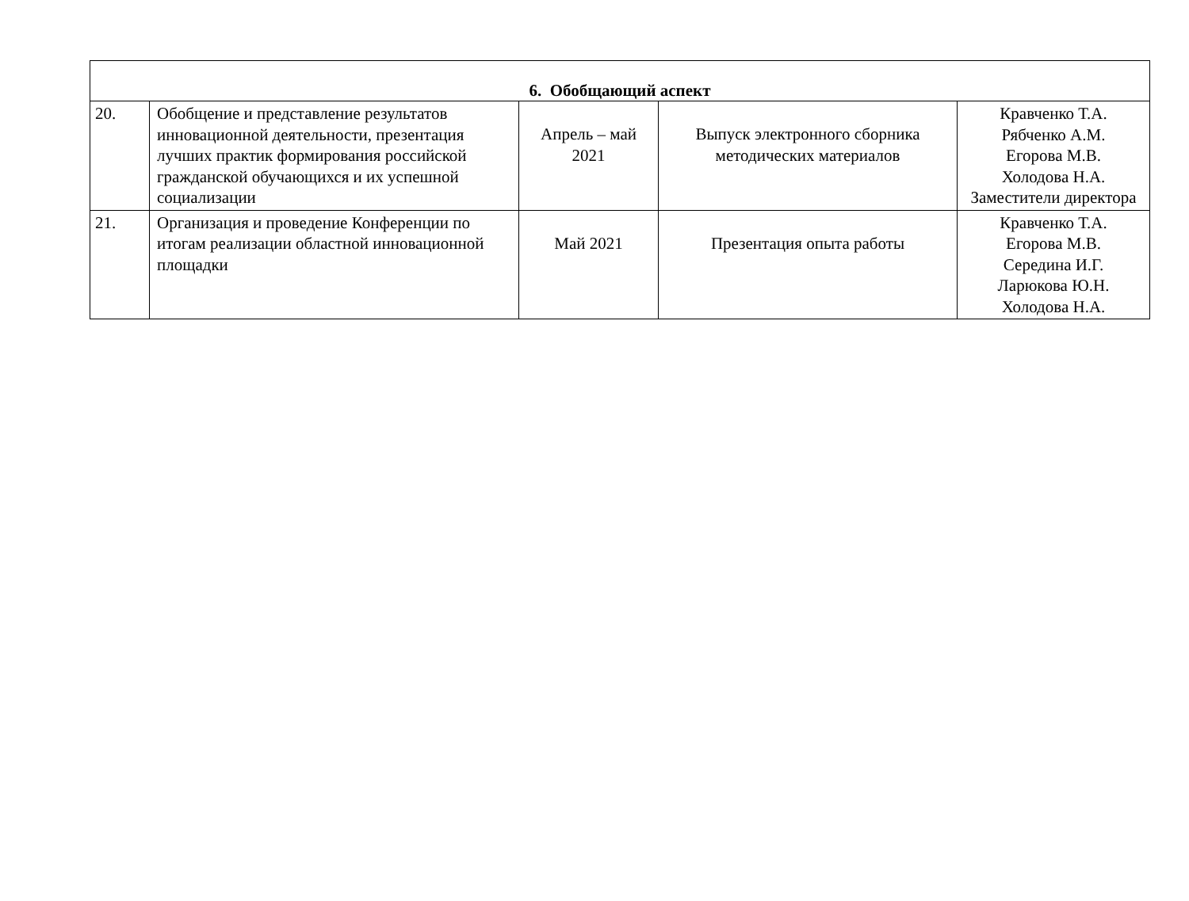| 6. Обобщающий аспект | | | | |
| 20. | Обобщение и представление результатов инновационной деятельности, презентация лучших практик формирования российской гражданской обучающихся и их успешной социализации | Апрель – май 2021 | Выпуск электронного сборника методических материалов | Кравченко Т.А. Рябченко А.М. Егорова М.В. Холодова Н.А. Заместители директора |
| 21. | Организация и проведение Конференции по итогам реализации областной инновационной площадки | Май 2021 | Презентация опыта работы | Кравченко Т.А. Егорова М.В. Середина И.Г. Ларюкова Ю.Н. Холодова Н.А. |